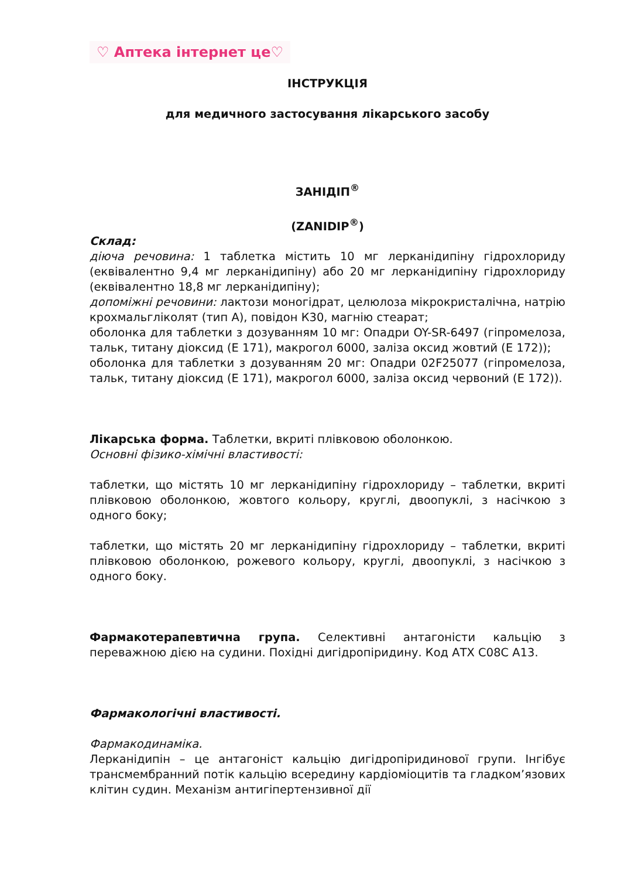♡ Аптека інтернет це♡
ІНСТРУКЦІЯ
для медичного застосування лікарського засобу
ЗАНІДІП<sup>®</sup>
(ZANIDIP<sup>®</sup>)
Склад:
діюча речовина: 1 таблетка містить 10 мг лерканідипіну гідрохлориду (еквівалентно 9,4 мг лерканідипіну) або 20 мг лерканідипіну гідрохлориду (еквівалентно 18,8 мг лерканідипіну);
допоміжні речовини: лактози моногідрат, целюлоза мікрокристалічна, натрію крохмальгліколят (тип А), повідон К30, магнію стеарат;
оболонка для таблетки з дозуванням 10 мг: Опадри OY-SR-6497 (гіпромелоза, тальк, титану діоксид (Е 171), макрогол 6000, заліза оксид жовтий (Е 172));
оболонка для таблетки з дозуванням 20 мг: Опадри 02F25077 (гіпромелоза, тальк, титану діоксид (Е 171), макрогол 6000, заліза оксид червоний (Е 172)).
Лікарська форма. Таблетки, вкриті плівковою оболонкою.
Основні фізико-хімічні властивості:
таблетки, що містять 10 мг лерканідипіну гідрохлориду – таблетки, вкриті плівковою оболонкою, жовтого кольору, круглі, двоопуклі, з насічкою з одного боку;
таблетки, що містять 20 мг лерканідипіну гідрохлориду – таблетки, вкриті плівковою оболонкою, рожевого кольору, круглі, двоопуклі, з насічкою з одного боку.
Фармакотерапевтична група. Селективні антагоністи кальцію з переважною дією на судини. Похідні дигідропіридину. Код АТХ C08C A13.
Фармакологічні властивості.
Фармакодинаміка.
Лерканідипін – це антагоніст кальцію дигідропіридинової групи. Інгібує трансмембранний потік кальцію всередину кардіоміоцитів та гладком’язових клітин судин. Механізм антигіпертензивної дії